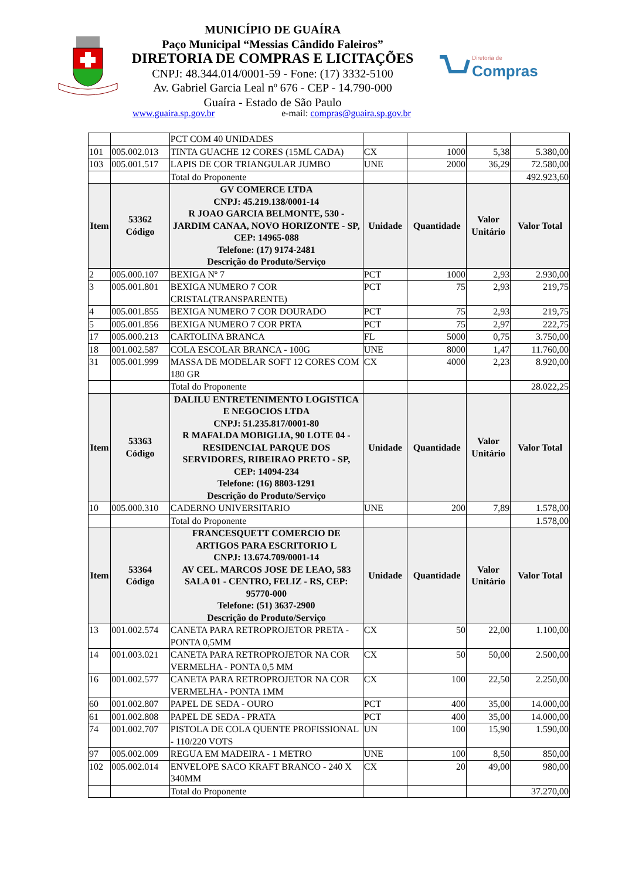MUNICÍPIO DE GUAÍRA
Paço Municipal “Messias Cândido Faleiros”
DIRETORIA DE COMPRAS E LICITAÇÕES
CNPJ: 48.344.014/0001-59 - Fone: (17) 3332-5100
Av. Gabriel Garcia Leal nº 676 - CEP - 14.790-000
Guaíra - Estado de São Paulo
Diretoria de
Compras
www.guaira.sp.gov.br e-mail: compras@guaira.sp.gov.br
| | | PCT COM 40 UNIDADES | | | | |
| 101 | 005.002.013 | TINTA GUACHE 12 CORES (15ML CADA) | CX | 1000 | 5,38 | 5.380,00 |
| 103 | 005.001.517 | LAPIS DE COR TRIANGULAR JUMBO | UNE | 2000 | 36,29 | 72.580,00 |
| | | Total do Proponente | | | | 492.923,60 |
| Item | 53362 Código | GV COMERCE LTDA CNPJ: 45.219.138/0001-14 R JOAO GARCIA BELMONTE, 530 - JARDIM CANAA, NOVO HORIZONTE - SP, CEP: 14965-088 Telefone: (17) 9174-2481 Descrição do Produto/Serviço | Unidade | Quantidade | Valor Unitário | Valor Total |
| 2 | 005.000.107 | BEXIGA Nº 7 | PCT | 1000 | 2,93 | 2.930,00 |
| 3 | 005.001.801 | BEXIGA NUMERO 7 COR CRISTAL(TRANSPARENTE) | PCT | 75 | 2,93 | 219,75 |
| 4 | 005.001.855 | BEXIGA NUMERO 7 COR DOURADO | PCT | 75 | 2,93 | 219,75 |
| 5 | 005.001.856 | BEXIGA NUMERO 7 COR PRTA | PCT | 75 | 2,97 | 222,75 |
| 17 | 005.000.213 | CARTOLINA BRANCA | FL | 5000 | 0,75 | 3.750,00 |
| 18 | 001.002.587 | COLA ESCOLAR BRANCA - 100G | UNE | 8000 | 1,47 | 11.760,00 |
| 31 | 005.001.999 | MASSA DE MODELAR SOFT 12 CORES COM 180 GR | CX | 4000 | 2,23 | 8.920,00 |
| | | Total do Proponente | | | | 28.022,25 |
| Item | 53363 Código | DALILU ENTRETENIMENTO LOGISTICA E NEGOCIOS LTDA CNPJ: 51.235.817/0001-80 R MAFALDA MOBIGLIA, 90 LOTE 04 - RESIDENCIAL PARQUE DOS SERVIDORES, RIBEIRAO PRETO - SP, CEP: 14094-234 Telefone: (16) 8803-1291 Descrição do Produto/Serviço | Unidade | Quantidade | Valor Unitário | Valor Total |
| 10 | 005.000.310 | CADERNO UNIVERSITARIO | UNE | 200 | 7,89 | 1.578,00 |
| | | Total do Proponente | | | | 1.578,00 |
| Item | 53364 Código | FRANCESQUETT COMERCIO DE ARTIGOS PARA ESCRITORIO L CNPJ: 13.674.709/0001-14 AV CEL. MARCOS JOSE DE LEAO, 583 SALA 01 - CENTRO, FELIZ - RS, CEP: 95770-000 Telefone: (51) 3637-2900 Descrição do Produto/Serviço | Unidade | Quantidade | Valor Unitário | Valor Total |
| 13 | 001.002.574 | CANETA PARA RETROPROJETOR PRETA - PONTA 0,5MM | CX | 50 | 22,00 | 1.100,00 |
| 14 | 001.003.021 | CANETA PARA RETROPROJETOR NA COR VERMELHA - PONTA 0,5 MM | CX | 50 | 50,00 | 2.500,00 |
| 16 | 001.002.577 | CANETA PARA RETROPROJETOR NA COR VERMELHA - PONTA 1MM | CX | 100 | 22,50 | 2.250,00 |
| 60 | 001.002.807 | PAPEL DE SEDA - OURO | PCT | 400 | 35,00 | 14.000,00 |
| 61 | 001.002.808 | PAPEL DE SEDA - PRATA | PCT | 400 | 35,00 | 14.000,00 |
| 74 | 001.002.707 | PISTOLA DE COLA QUENTE PROFISSIONAL - 110/220 VOTS | UN | 100 | 15,90 | 1.590,00 |
| 97 | 005.002.009 | REGUA EM MADEIRA - 1 METRO | UNE | 100 | 8,50 | 850,00 |
| 102 | 005.002.014 | ENVELOPE SACO KRAFT BRANCO - 240 X 340MM | CX | 20 | 49,00 | 980,00 |
| | | Total do Proponente | | | | 37.270,00 |